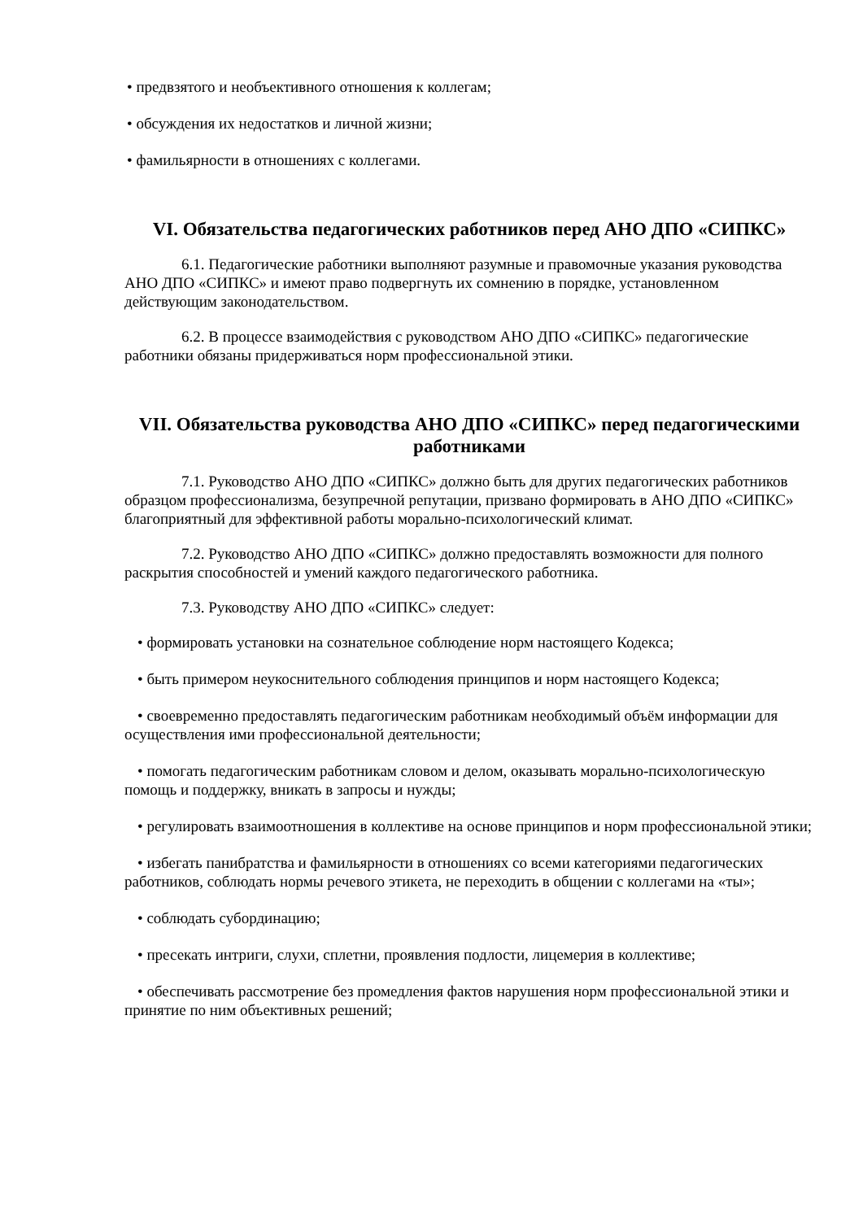• предвзятого и необъективного отношения к коллегам;
• обсуждения их недостатков и личной жизни;
• фамильярности в отношениях с коллегами.
VI. Обязательства педагогических работников перед АНО ДПО «СИПКС»
6.1. Педагогические работники выполняют разумные и правомочные указания руководства АНО ДПО «СИПКС» и имеют право подвергнуть их сомнению в порядке, установленном действующим законодательством.
6.2. В процессе взаимодействия с руководством АНО ДПО «СИПКС» педагогические работники обязаны придерживаться норм профессиональной этики.
VII. Обязательства руководства АНО ДПО «СИПКС» перед педагогическими работниками
7.1. Руководство АНО ДПО «СИПКС» должно быть для других педагогических работников образцом профессионализма, безупречной репутации, призвано формировать в АНО ДПО «СИПКС» благоприятный для эффективной работы морально-психологический климат.
7.2. Руководство АНО ДПО «СИПКС» должно предоставлять возможности для полного раскрытия способностей и умений каждого педагогического работника.
7.3. Руководству АНО ДПО «СИПКС» следует:
• формировать установки на сознательное соблюдение норм настоящего Кодекса;
• быть примером неукоснительного соблюдения принципов и норм настоящего Кодекса;
• своевременно предоставлять педагогическим работникам необходимый объём информации для осуществления ими профессиональной деятельности;
• помогать педагогическим работникам словом и делом, оказывать морально-психологическую помощь и поддержку, вникать в запросы и нужды;
• регулировать взаимоотношения в коллективе на основе принципов и норм профессиональной этики;
• избегать панибратства и фамильярности в отношениях со всеми категориями педагогических работников, соблюдать нормы речевого этикета, не переходить в общении с коллегами на «ты»;
• соблюдать субординацию;
• пресекать интриги, слухи, сплетни, проявления подлости, лицемерия в коллективе;
• обеспечивать рассмотрение без промедления фактов нарушения норм профессиональной этики и принятие по ним объективных решений;